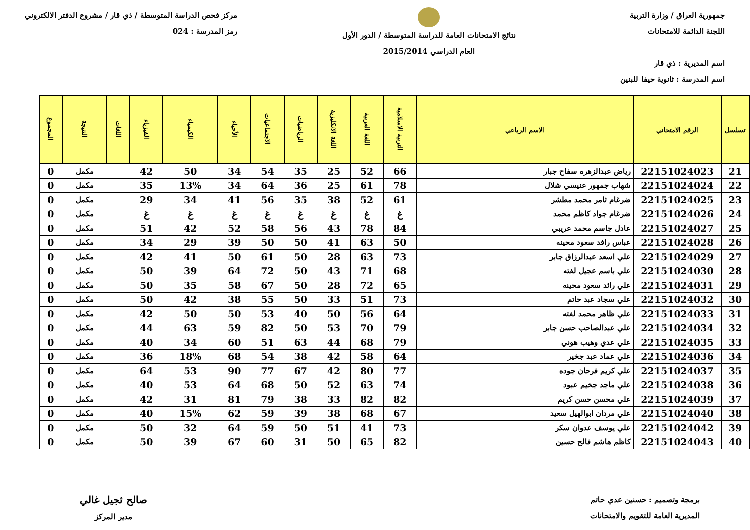جمهورية العراق / وزارة التربية
اللجنة الدائمة للامتحانات
اسم المديرية : ذي قار
اسم المدرسة : ثانوية حيفا للبنين
نتائج الامتحانات العامة للدراسة المتوسطة / الدور الأول
العام الدراسي 2015/2014
مركز فحص الدراسة المتوسطة / ذي قار / مشروع الدفتر الالكتروني
رمز المدرسة : 024
| تسلسل | الرقم الامتحاني | الاسم الرباعي | التربية الاسلامية | اللغة العربية | اللغة الانكليزية | الرياضيات | الاجتماعيات | الأحياء | الكيمياء | الفيزياء | اللغات | النتيجة | المجموع |
| --- | --- | --- | --- | --- | --- | --- | --- | --- | --- | --- | --- | --- | --- |
| 21 | 22151024023 | رياض عبدالزهره سفاح جبار | 66 | 52 | 25 | 35 | 54 | 34 | 50 | 42 | | مكمل | 0 |
| 22 | 22151024024 | شهاب جمهور عنيسي شلال | 78 | 61 | 25 | 36 | 64 | 34 | 13% | 35 | | مكمل | 0 |
| 23 | 22151024025 | ضرغام ثامر محمد مطشر | 61 | 52 | 38 | 35 | 56 | 41 | 34 | 29 | | مكمل | 0 |
| 24 | 22151024026 | ضرغام جواد كاظم محمد | غ | غ | غ | غ | غ | غ | غ | غ | | مكمل | 0 |
| 25 | 22151024027 | عادل جاسم محمد عريبي | 84 | 78 | 43 | 56 | 58 | 52 | 42 | 51 | | مكمل | 0 |
| 26 | 22151024028 | عباس رافد سعود محينه | 50 | 63 | 41 | 50 | 50 | 39 | 29 | 34 | | مكمل | 0 |
| 27 | 22151024029 | علي اسعد عبدالرزاق جابر | 73 | 63 | 28 | 50 | 61 | 50 | 41 | 42 | | مكمل | 0 |
| 28 | 22151024030 | علي باسم عجيل لفته | 68 | 71 | 43 | 50 | 72 | 64 | 39 | 50 | | مكمل | 0 |
| 29 | 22151024031 | علي رائد سعود محينه | 65 | 72 | 28 | 50 | 67 | 58 | 35 | 50 | | مكمل | 0 |
| 30 | 22151024032 | علي سجاد عبد حاتم | 73 | 51 | 33 | 50 | 55 | 38 | 42 | 50 | | مكمل | 0 |
| 31 | 22151024033 | علي ظاهر محمد لفته | 64 | 56 | 50 | 40 | 53 | 50 | 50 | 42 | | مكمل | 0 |
| 32 | 22151024034 | علي عبدالصاحب حسن جابر | 79 | 70 | 53 | 50 | 82 | 59 | 63 | 44 | | مكمل | 0 |
| 33 | 22151024035 | علي عدي وهيب هوني | 79 | 68 | 44 | 63 | 51 | 60 | 34 | 40 | | مكمل | 0 |
| 34 | 22151024036 | علي عماد عبد جخير | 64 | 58 | 42 | 38 | 54 | 68 | 18% | 36 | | مكمل | 0 |
| 35 | 22151024037 | علي كريم فرحان جوده | 77 | 80 | 42 | 67 | 77 | 90 | 53 | 64 | | مكمل | 0 |
| 36 | 22151024038 | علي ماجد جخيم عبود | 74 | 63 | 52 | 50 | 68 | 64 | 53 | 40 | | مكمل | 0 |
| 37 | 22151024039 | علي محسن حسن كريم | 82 | 82 | 33 | 38 | 79 | 81 | 31 | 42 | | مكمل | 0 |
| 38 | 22151024040 | علي مردان ابوالهيل سعيد | 67 | 68 | 38 | 39 | 59 | 62 | 15% | 40 | | مكمل | 0 |
| 39 | 22151024042 | علي يوسف عدوان سكر | 73 | 41 | 51 | 50 | 59 | 64 | 32 | 50 | | مكمل | 0 |
| 40 | 22151024043 | كاظم هاشم فالح حسين | 82 | 65 | 50 | 31 | 60 | 67 | 39 | 50 | | مكمل | 0 |
برمجة وتصميم : حسنين عدي حاتم
المديرية العامة للتقويم والامتحانات
صالح ثجيل غالي
مدير المركز